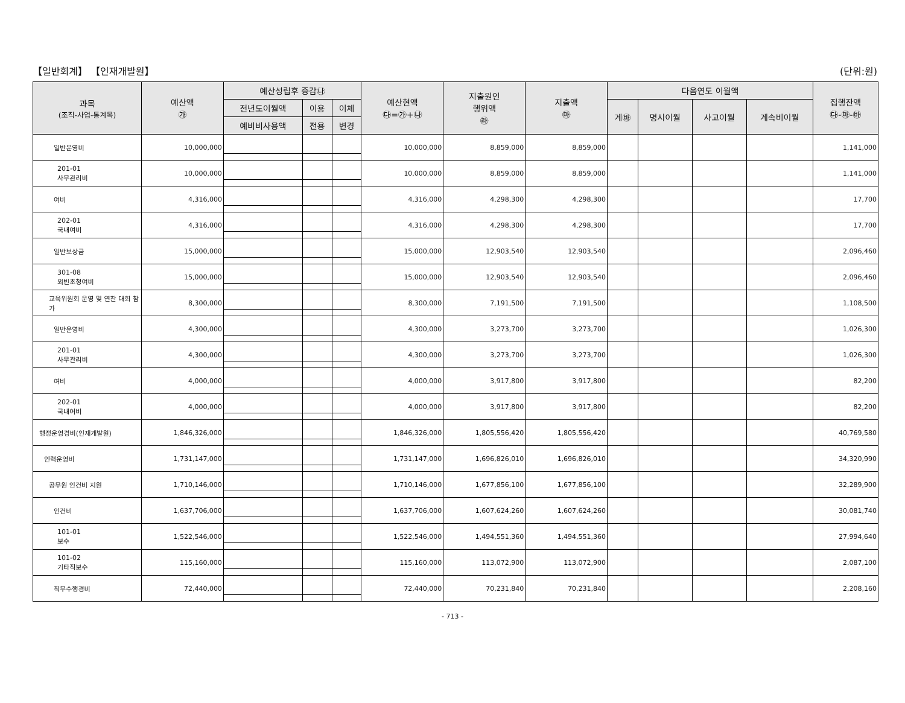【일반회계】 【인재개발원】 (단위:원)
| 과목 (조직-사업-통계목) | 예산액 ㉮ | 예산성립후 증감㉯ | | | 예산현액 ㉰=㉮+㉯ | 지출원인 행위액 ㉱ | 지출액 ㉲ | 다음연도 이월액 | | | | 집행잔액 ㉰-㉲-㉳ |
| --- | --- | --- | --- | --- | --- | --- | --- | --- | --- | --- | --- | --- |
| | | 전년도이월액 | 이용 | 이체 | | | | 계㉳ | 명시이월 | 사고이월 | 계속비이월 | |
| | | 예비비사용액 | 전용 | 변경 | | | | | | | | |
| 일반운영비 | 10,000,000 | | | | 10,000,000 | 8,859,000 | 8,859,000 | | | | | 1,141,000 |
| 201-01 사무관리비 | 10,000,000 | | | | 10,000,000 | 8,859,000 | 8,859,000 | | | | | 1,141,000 |
| 여비 | 4,316,000 | | | | 4,316,000 | 4,298,300 | 4,298,300 | | | | | 17,700 |
| 202-01 국내여비 | 4,316,000 | | | | 4,316,000 | 4,298,300 | 4,298,300 | | | | | 17,700 |
| 일반보상금 | 15,000,000 | | | | 15,000,000 | 12,903,540 | 12,903,540 | | | | | 2,096,460 |
| 301-08 외빈초청여비 | 15,000,000 | | | | 15,000,000 | 12,903,540 | 12,903,540 | | | | | 2,096,460 |
| 교육위원회 운영 및 연찬 대회 참가 | 8,300,000 | | | | 8,300,000 | 7,191,500 | 7,191,500 | | | | | 1,108,500 |
| 일반운영비 | 4,300,000 | | | | 4,300,000 | 3,273,700 | 3,273,700 | | | | | 1,026,300 |
| 201-01 사무관리비 | 4,300,000 | | | | 4,300,000 | 3,273,700 | 3,273,700 | | | | | 1,026,300 |
| 여비 | 4,000,000 | | | | 4,000,000 | 3,917,800 | 3,917,800 | | | | | 82,200 |
| 202-01 국내여비 | 4,000,000 | | | | 4,000,000 | 3,917,800 | 3,917,800 | | | | | 82,200 |
| 행정운영경비(인재개발원) | 1,846,326,000 | | | | 1,846,326,000 | 1,805,556,420 | 1,805,556,420 | | | | | 40,769,580 |
| 인력운영비 | 1,731,147,000 | | | | 1,731,147,000 | 1,696,826,010 | 1,696,826,010 | | | | | 34,320,990 |
| 공무원 인건비 지원 | 1,710,146,000 | | | | 1,710,146,000 | 1,677,856,100 | 1,677,856,100 | | | | | 32,289,900 |
| 인건비 | 1,637,706,000 | | | | 1,637,706,000 | 1,607,624,260 | 1,607,624,260 | | | | | 30,081,740 |
| 101-01 보수 | 1,522,546,000 | | | | 1,522,546,000 | 1,494,551,360 | 1,494,551,360 | | | | | 27,994,640 |
| 101-02 기타직보수 | 115,160,000 | | | | 115,160,000 | 113,072,900 | 113,072,900 | | | | | 2,087,100 |
| 직무수행경비 | 72,440,000 | | | | 72,440,000 | 70,231,840 | 70,231,840 | | | | | 2,208,160 |
- 713 -